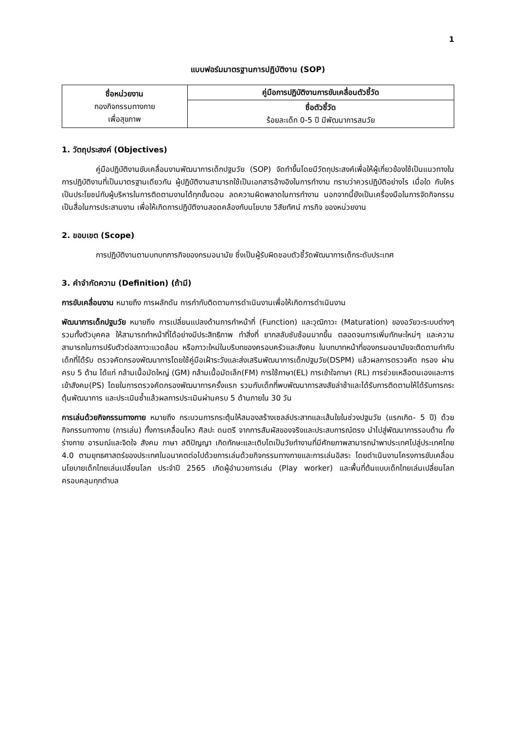1
แบบฟอร์มมาตรฐานการปฏิบัติงาน (SOP)
| ชื่อหน่วยงาน กองกิจกรรมทางกาย เพื่อสุขภาพ | คู่มือการปฏิบัติงานการขับเคลื่อนตัวชี้วัด |
| | ชื่อตัวชี้วัด ร้อยละเด็ก 0-5 ปี มีพัฒนาการสมวัย |
1. วัตถุประสงค์ (Objectives)
คู่มือปฏิบัติงานขับเคลื่อนงานพัฒนาการเด็กปฐมวัย (SOP) จัดทำขึ้นโดยมีวัตถุประสงค์เพื่อให้ผู้เกี่ยวข้องใช้เป็นแนวทางในการปฏิบัติงานที่เป็นมาตรฐานเดียวกัน ผู้ปฏิบัติงานสามารถใช้เป็นเอกสารอ้างอิงในการทำงาน ทราบว่าควรปฏิบัติอย่างไร เมื่อใด กับใคร เป็นประโยชน์กับผู้บริหารในการติดตามงานได้ทุกขั้นตอน ลดความผิดพลาดในการทำงาน นอกจากนี้ยังเป็นเครื่องมือในการจัดกิจกรรมเป็นสื่อในการประสานงาน เพื่อให้เกิดการปฏิบัติงานสอดคล้องกับนโยบาย วิสัยทัศน์ ภารกิจ ของหน่วยงาน
2. ขอบเขต (Scope)
การปฏิบัติงานตามบทบทภารกิจของกรมอนามัย ซึ่งเป็นผู้รับผิดชอบตัวชี้วัดพัฒนาการเด็กระดับประเทศ
3. คำจำกัดความ (Definition) (ถ้ามี)
การขับเคลื่อนงาน หมายถึง การผลักดัน การกำกับติดตามการดำเนินงานเพื่อให้เกิดการดำเนินงาน
พัฒนาการเด็กปฐมวัย หมายถึง การเปลี่ยนแปลงด้านการทำหน้าที่ (Function) และวุฒิภาวะ (Maturation) ของอวัยวะระบบต่างๆ รวมทั้งตัวบุคคล ให้สามารถทำหน้าที่ได้อย่างมีประสิทธิภาพ ทำสิ่งที่ ยากสลับซับซ้อนมากขึ้น ตลอดจนการเพิ่มทักษะใหม่ๆ และความสามารถในการปรับตัวต่อสภาวะแวดล้อม หรือภาวะใหม่ในบริบทของครอบครัวและสังคม ในบทบาทหน้าที่ของกรมอนามัยจะติดตามกำกับเด็กที่ได้รับ ตรวจคัดกรองพัฒนาการโดยใช้คู่มือเฝ้าระวังและส่งเสริมพัฒนาการเด็กปฐมวัย(DSPM) แล้วผลการตรวจคัด กรอง ผ่านครบ 5 ด้าน ได้แก่ กล้ามเนื้อมัดใหญ่ (GM) กล้ามเนื้อมัดเล็ก(FM) การใช้ภาษา(EL) การเข้าใจภาษา (RL) การช่วยเหลือตนเองและการเข้าสังคม(PS) โดยในการตรวจคัดกรองพัฒนาการครั้งแรก รวมกับเด็กที่พบพัฒนาการสงสัยล่าช้าและได้รับการติดตามให้ได้รับการกระตุ้นพัฒนาการ และประเมินซ้ำแล้วผลการประเมินผ่านครบ 5 ด้านภายใน 30 วัน
การเล่นด้วยกิจกรรมทางกาย หมายถึง กระบวนการกระตุ้นให้สมองสร้างเซลล์ประสาทและเส้นใยในช่วงปฐมวัย (แรกเกิด- 5 ปี) ด้วยกิจกรรมทางกาย (การเล่น) ทั้งการเคลื่อนไหว ศิลปะ ดนตรี จากการสัมผัสของจริงและประสบการณ์ตรง นำไปสู่พัฒนาการรอบด้าน ทั้งร่างกาย อารมณ์และจิตใจ สังคม ภาษา สติปัญญา เกิดทักษะและเติบโตเป็นวัยทำงานที่มีศักยภาพสามารถนำพาประเทศไปสู่ประเทศไทย 4.0 ตามยุทธศาสตร์ของประเทศในอนาคตต่อไปด้วยการเล่นด้วยกิจกรรมทางกายและการเล่นอิสระ โดยดำเนินงานโครงการขับเคลื่อนนโยบายเด็กไทยเล่นเปลี่ยนโลก ประจำปี 2565 เกิดผู้อำนวยการเล่น (Play worker) และพื้นที่ต้นแบบเด็กไทยเล่นเปลี่ยนโลกครอบคลุมทุกตำบล